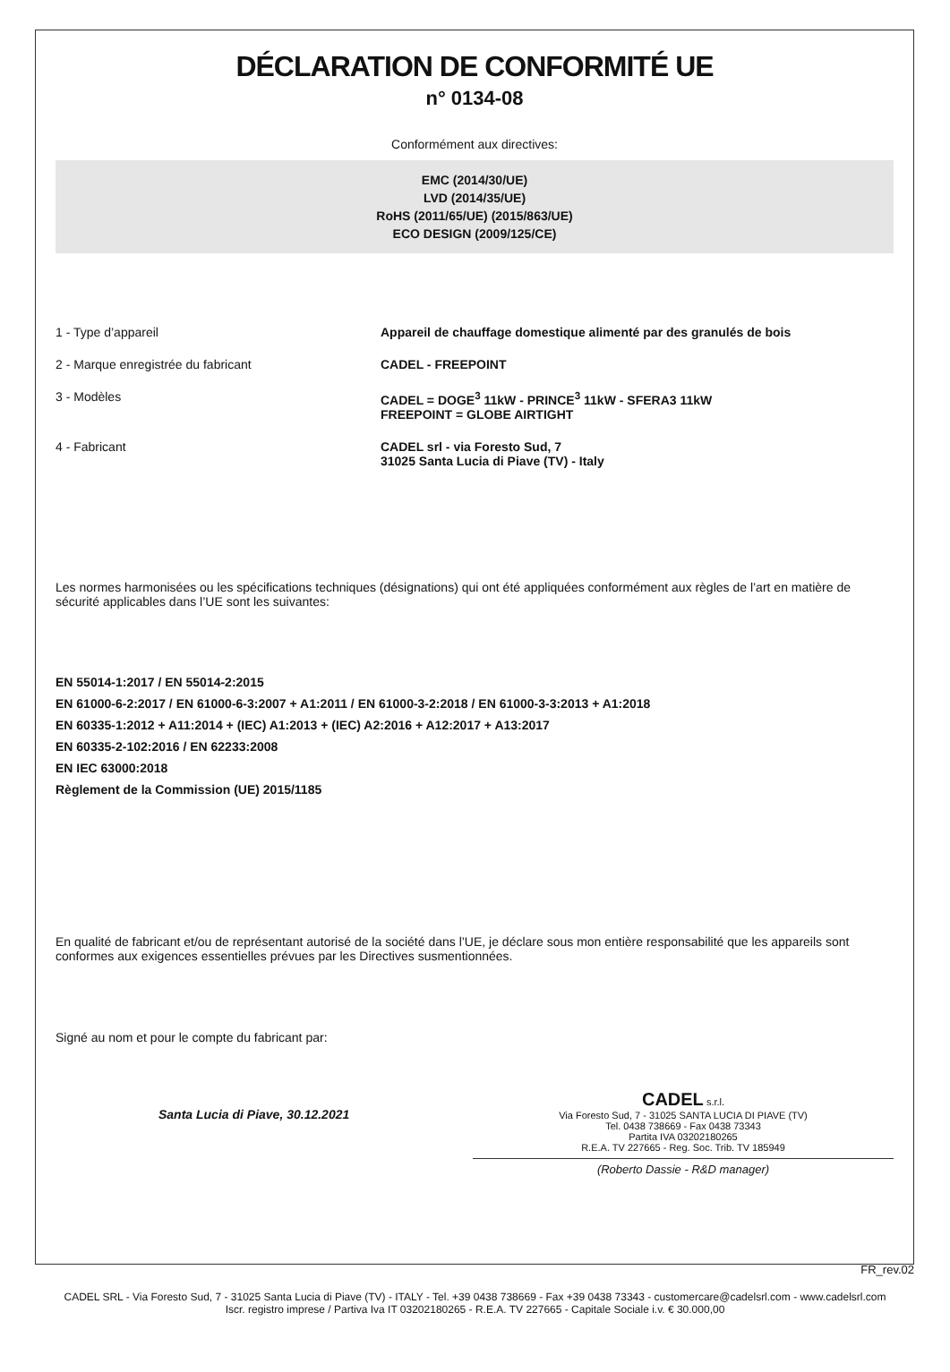DÉCLARATION DE CONFORMITÉ UE
n° 0134-08
Conformément aux directives:
EMC (2014/30/UE)
LVD (2014/35/UE)
RoHS (2011/65/UE) (2015/863/UE)
ECO DESIGN (2009/125/CE)
1 - Type d’appareil Appareil de chauffage domestique alimenté par des granulés de bois
2 - Marque enregistrée du fabricant CADEL - FREEPOINT
3 - Modèles CADEL = DOGE<sup>3</sup> 11kW - PRINCE<sup>3</sup> 11kW - SFERA3 11kW
FREEPOINT = GLOBE AIRTIGHT
4 - Fabricant CADEL srl - via Foresto Sud, 7
31025 Santa Lucia di Piave (TV) - Italy
Les normes harmonisées ou les spécifications techniques (désignations) qui ont été appliquées conformément aux règles de l’art en matière de sécurité applicables dans l’UE sont les suivantes:
EN 55014-1:2017 / EN 55014-2:2015
EN 61000-6-2:2017 / EN 61000-6-3:2007 + A1:2011 / EN 61000-3-2:2018 / EN 61000-3-3:2013 + A1:2018
EN 60335-1:2012 + A11:2014 + (IEC) A1:2013 + (IEC) A2:2016 + A12:2017 + A13:2017
EN 60335-2-102:2016 / EN 62233:2008
EN IEC 63000:2018
Règlement de la Commission (UE) 2015/1185
En qualité de fabricant et/ou de représentant autorisé de la société dans l’UE, je déclare sous mon entière responsabilité que les appareils sont conformes aux exigences essentielles prévues par les Directives susmentionnées.
Signé au nom et pour le compte du fabricant par:
Santa Lucia di Piave, 30.12.2021
CADEL s.r.l.
Via Foresto Sud, 7 - 31025 SANTA LUCIA DI PIAVE (TV)
Tel. 0438 738669 - Fax 0438 73343
Partita IVA 03202180265
R.E.A. TV 227665 - Reg. Soc. Trib. TV 185949
(Roberto Dassie - R&D manager)
FR_rev.02
CADEL SRL - Via Foresto Sud, 7 - 31025 Santa Lucia di Piave (TV) - ITALY - Tel. +39 0438 738669 - Fax +39 0438 73343 - customercare@cadelsrl.com - www.cadelsrl.com
Iscr. registro imprese / Partiva Iva IT 03202180265 - R.E.A. TV 227665 - Capitale Sociale i.v. € 30.000,00